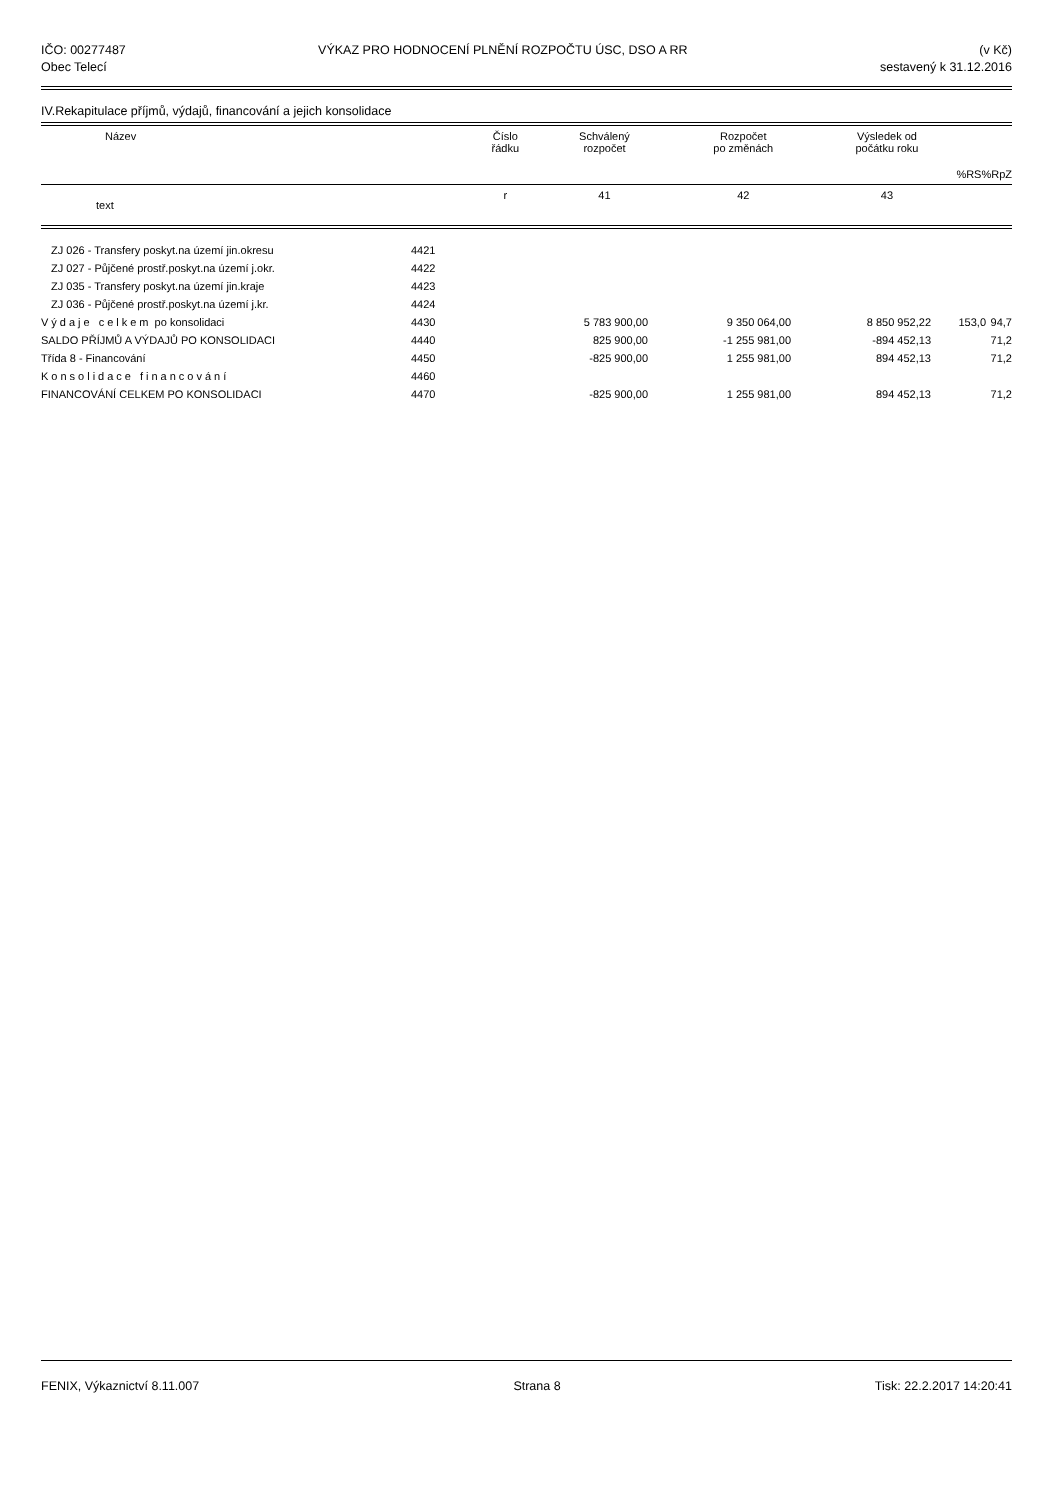IČO: 00277487
Obec Telecí
VÝKAZ PRO HODNOCENÍ PLNĚNÍ ROZPOČTU ÚSC, DSO A RR
(v Kč)
sestavený k 31.12.2016
IV.Rekapitulace příjmů, výdajů, financování a jejich konsolidace
| Název | Číslo řádku | Schválený rozpočet | Rozpočet po změnách | Výsledek od počátku roku | %RS | %RpZ |
| --- | --- | --- | --- | --- | --- | --- |
| text | r | 41 | 42 | 43 | | |
| ZJ 026 - Transfery poskyt.na území jin.okresu | 4421 | | | | | |
| ZJ 027 - Půjčené prostř.poskyt.na území j.okr. | 4422 | | | | | |
| ZJ 035 - Transfery poskyt.na území jin.kraje | 4423 | | | | | |
| ZJ 036 - Půjčené prostř.poskyt.na území j.kr. | 4424 | | | | | |
| Výdaje celkem po konsolidaci | 4430 | 5 783 900,00 | 9 350 064,00 | 8 850 952,22 | 153,0 | 94,7 |
| SALDO PŘÍJMŮ A VÝDAJŮ PO KONSOLIDACI | 4440 | 825 900,00 | -1 255 981,00 | -894 452,13 | | 71,2 |
| Třída 8 - Financování | 4450 | -825 900,00 | 1 255 981,00 | 894 452,13 | | 71,2 |
| Konsolidace financování | 4460 | | | | | |
| FINANCOVÁNÍ CELKEM PO KONSOLIDACI | 4470 | -825 900,00 | 1 255 981,00 | 894 452,13 | | 71,2 |
FENIX, Výkaznictví 8.11.007 Strana 8 Tisk: 22.2.2017 14:20:41